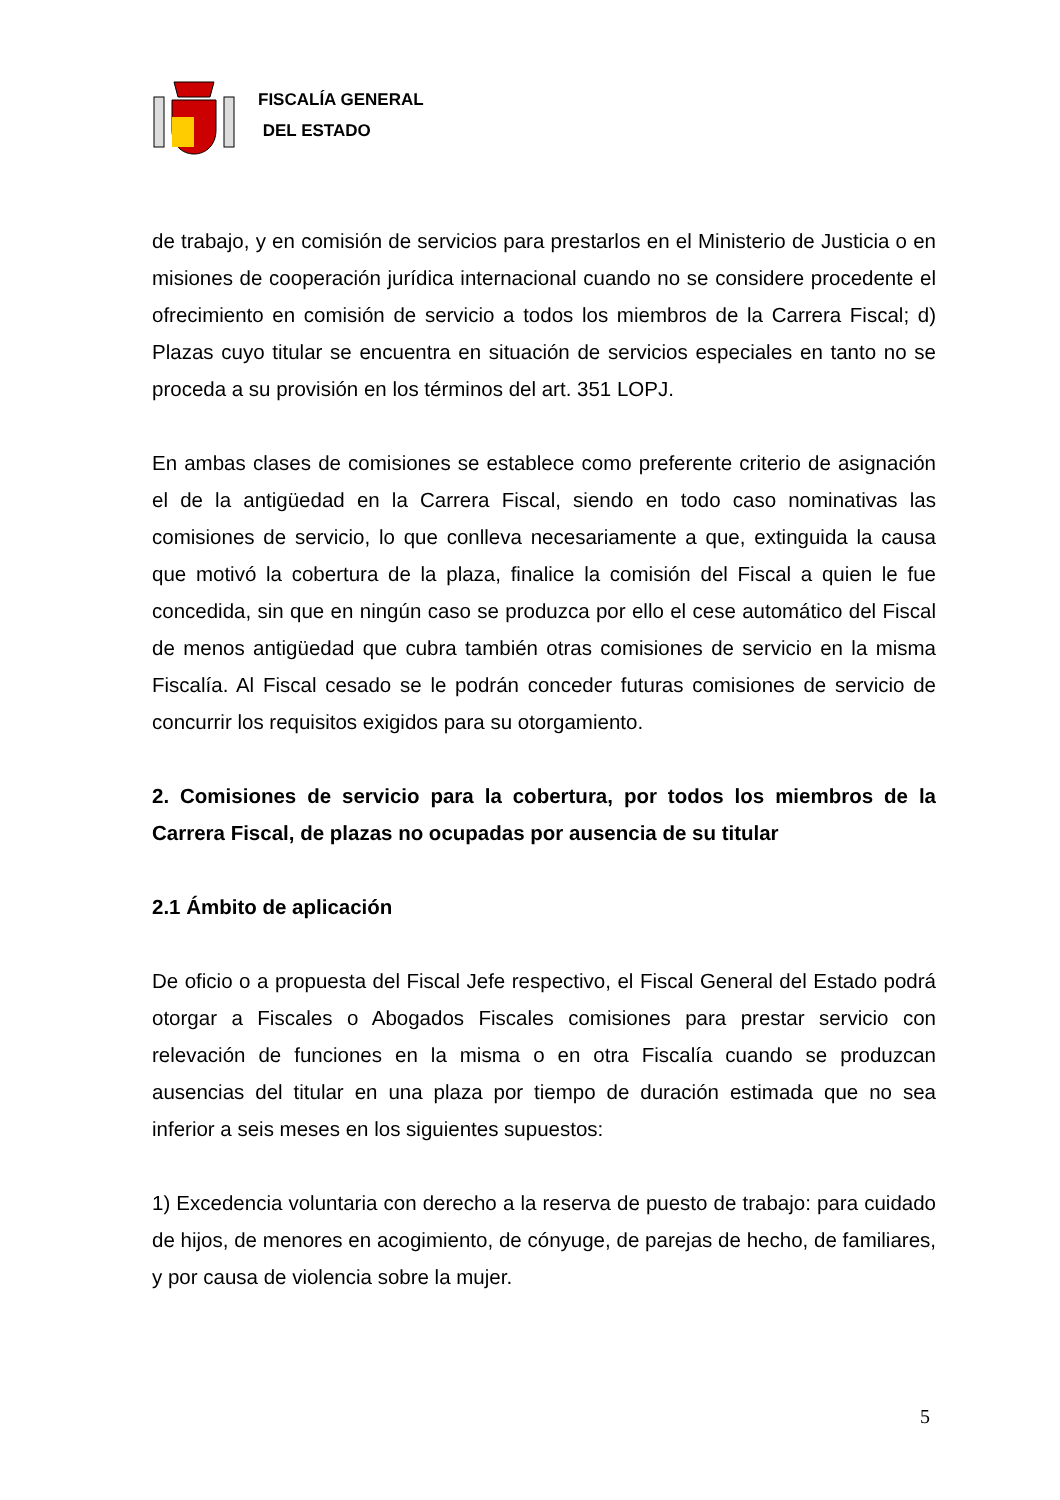FISCALÍA GENERAL
DEL ESTADO
de trabajo, y en comisión de servicios para prestarlos en el Ministerio de Justicia o en misiones de cooperación jurídica internacional cuando no se considere procedente el ofrecimiento en comisión de servicio a todos los miembros de la Carrera Fiscal; d) Plazas cuyo titular se encuentra en situación de servicios especiales en tanto no se proceda a su provisión en los términos del art. 351 LOPJ.
En ambas clases de comisiones se establece como preferente criterio de asignación el de la antigüedad en la Carrera Fiscal, siendo en todo caso nominativas las comisiones de servicio, lo que conlleva necesariamente a que, extinguida la causa que motivó la cobertura de la plaza, finalice la comisión del Fiscal a quien le fue concedida, sin que en ningún caso se produzca por ello el cese automático del Fiscal de menos antigüedad que cubra también otras comisiones de servicio en la misma Fiscalía. Al Fiscal cesado se le podrán conceder futuras comisiones de servicio de concurrir los requisitos exigidos para su otorgamiento.
2. Comisiones de servicio para la cobertura, por todos los miembros de la Carrera Fiscal, de plazas no ocupadas por ausencia de su titular
2.1 Ámbito de aplicación
De oficio o a propuesta del Fiscal Jefe respectivo, el Fiscal General del Estado podrá otorgar a Fiscales o Abogados Fiscales comisiones para prestar servicio con relevación de funciones en la misma o en otra Fiscalía cuando se produzcan ausencias del titular en una plaza por tiempo de duración estimada que no sea inferior a seis meses en los siguientes supuestos:
1) Excedencia voluntaria con derecho a la reserva de puesto de trabajo: para cuidado de hijos, de menores en acogimiento, de cónyuge, de parejas de hecho, de familiares, y por causa de violencia sobre la mujer.
5